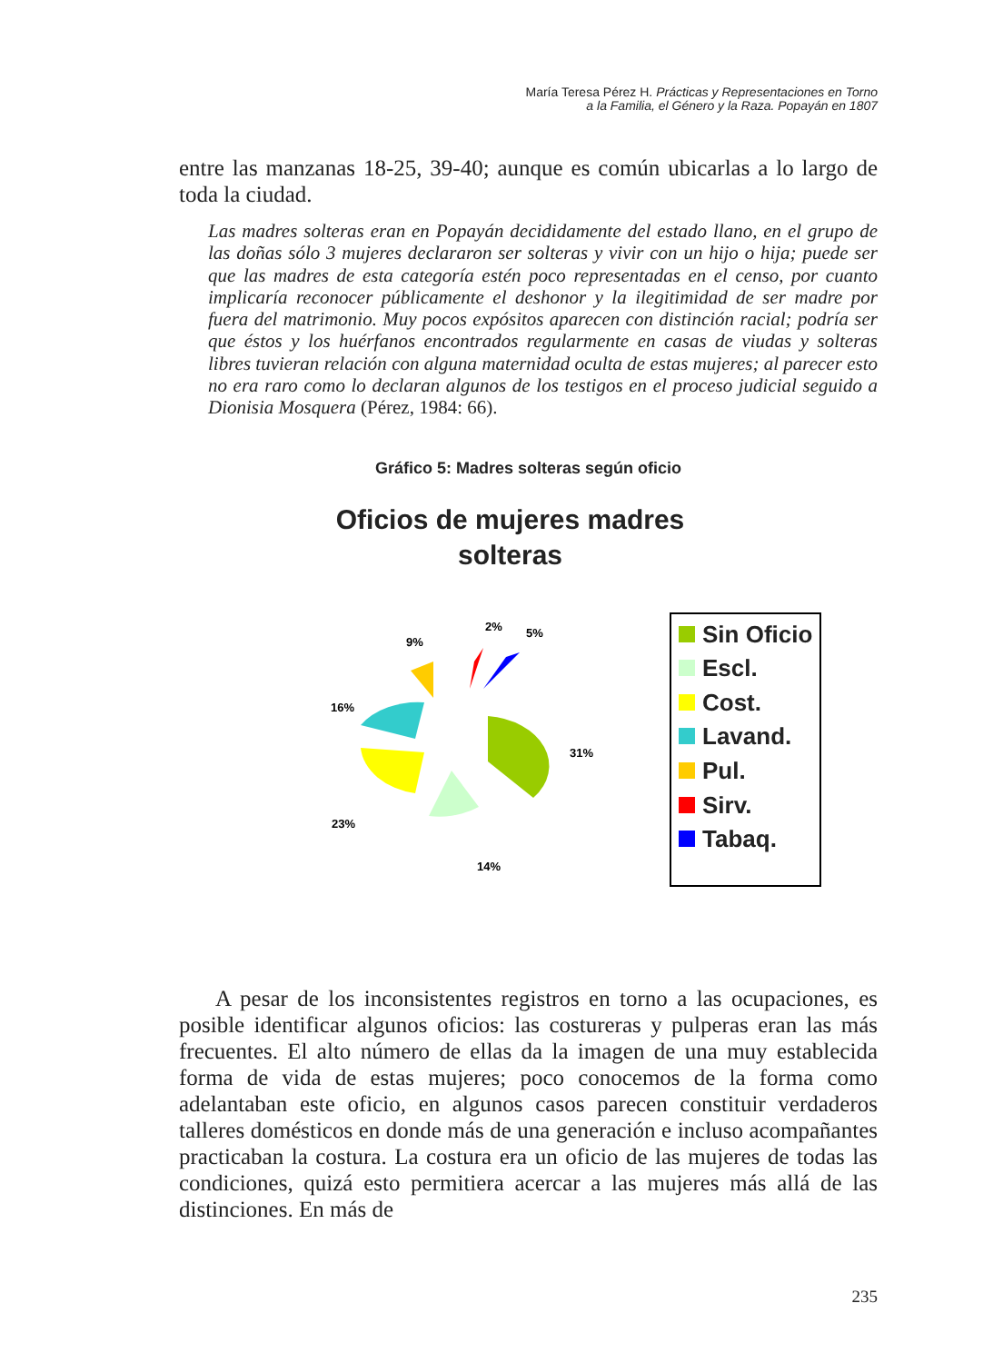María Teresa Pérez H. Prácticas y Representaciones en Torno
a la Familia, el Género y la Raza. Popayán en 1807
entre las manzanas 18-25, 39-40; aunque es común ubicarlas a lo largo de toda la ciudad.
Las madres solteras eran en Popayán decididamente del estado llano, en el grupo de las doñas sólo 3 mujeres declararon ser solteras y vivir con un hijo o hija; puede ser que las madres de esta categoría estén poco representadas en el censo, por cuanto implicaría reconocer públicamente el deshonor y la ilegitimidad de ser madre por fuera del matrimonio. Muy pocos expósitos aparecen con distinción racial; podría ser que éstos y los huérfanos encontrados regularmente en casas de viudas y solteras libres tuvieran relación con alguna maternidad oculta de estas mujeres; al parecer esto no era raro como lo declaran algunos de los testigos en el proceso judicial seguido a Dionisia Mosquera (Pérez, 1984: 66).
Gráfico 5: Madres solteras según oficio
Oficios de mujeres madres
solteras
9%
2%
5%
16%
31%
23%
14%
Sin Oficio
Escl.
Cost.
Lavand.
Pul.
Sirv.
Tabaq.
A pesar de los inconsistentes registros en torno a las ocupaciones, es posible identificar algunos oficios: las costureras y pulperas eran las más frecuentes. El alto número de ellas da la imagen de una muy establecida forma de vida de estas mujeres; poco conocemos de la forma como adelantaban este oficio, en algunos casos parecen constituir verdaderos talleres domésticos en donde más de una generación e incluso acompañantes practicaban la costura. La costura era un oficio de las mujeres de todas las condiciones, quizá esto permitiera acercar a las mujeres más allá de las distinciones. En más de
235